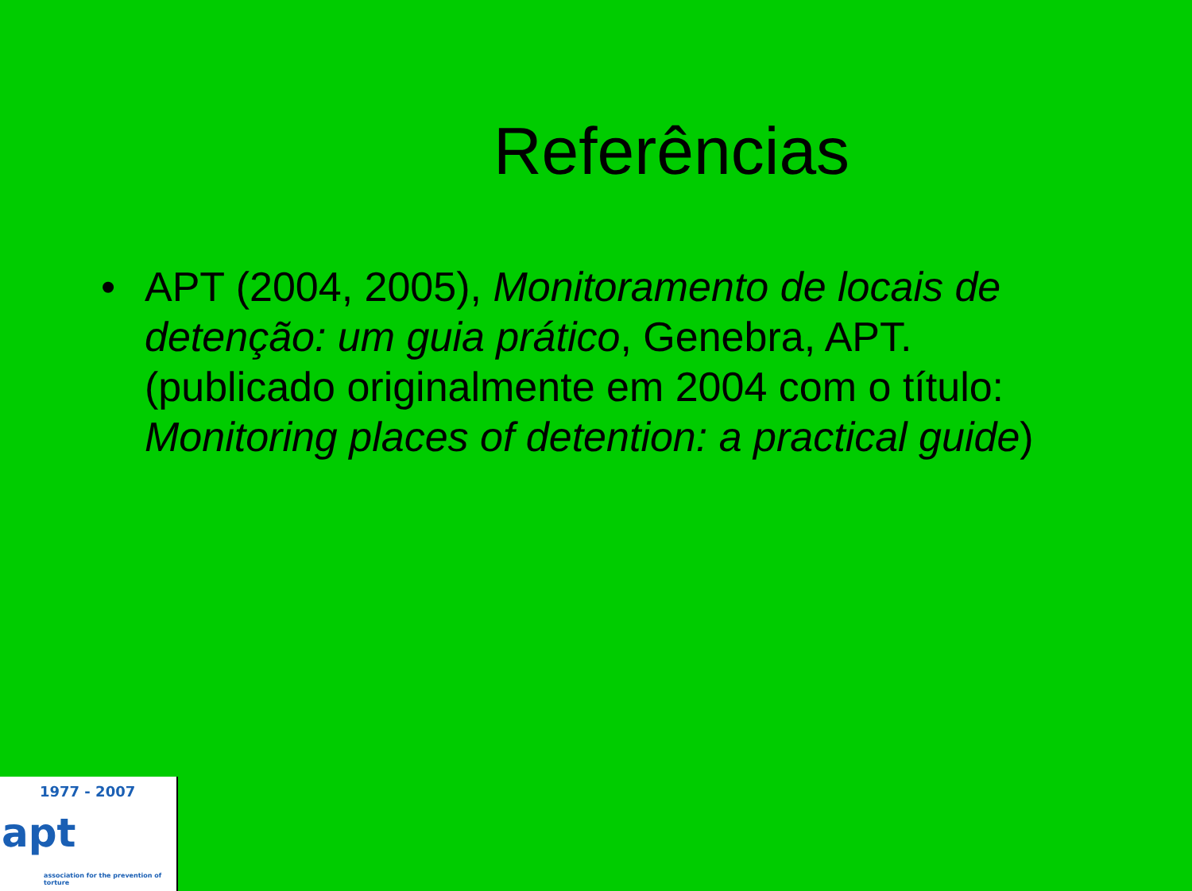Referências
• APT (2004, 2005), Monitoramento de locais de detenção: um guia prático, Genebra, APT. (publicado originalmente em 2004 com o título: Monitoring places of detention: a practical guide)
1977 - 2007
apt
association for the prevention of torture